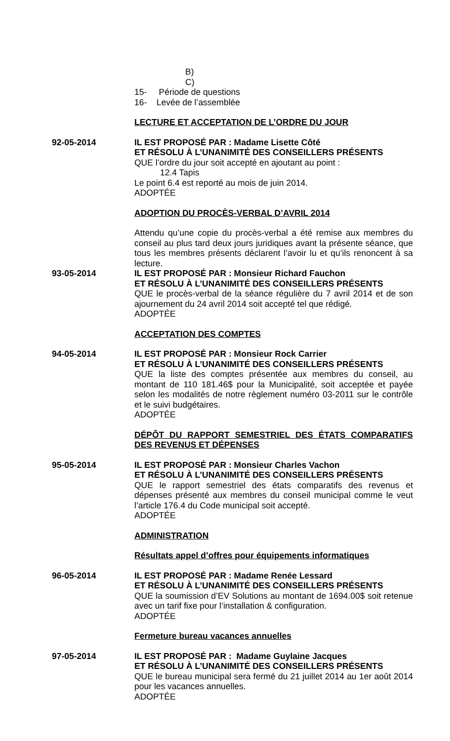B)
C)
15- Période de questions
16- Levée de l’assemblée
LECTURE ET ACCEPTATION DE L’ORDRE DU JOUR
92-05-2014 IL EST PROPOSÉ PAR : Madame Lisette Côté
ET RÉSOLU À L’UNANIMITÉ DES CONSEILLERS PRÉSENTS
QUE l’ordre du jour soit accepté en ajoutant au point :
12.4 Tapis
Le point 6.4 est reporté au mois de juin 2014.
ADOPTÉE
ADOPTION DU PROCÈS-VERBAL D’AVRIL 2014
Attendu qu’une copie du procès-verbal a été remise aux membres du conseil au plus tard deux jours juridiques avant la présente séance, que tous les membres présents déclarent l’avoir lu et qu’ils renoncent à sa lecture.
93-05-2014 IL EST PROPOSÉ PAR : Monsieur Richard Fauchon
ET RÉSOLU À L’UNANIMITÉ DES CONSEILLERS PRÉSENTS
QUE le procès-verbal de la séance régulière du 7 avril 2014 et de son ajournement du 24 avril 2014 soit accepté tel que rédigé.
ADOPTÉE
ACCEPTATION DES COMPTES
94-05-2014 IL EST PROPOSÉ PAR : Monsieur Rock Carrier
ET RÉSOLU À L’UNANIMITÉ DES CONSEILLERS PRÉSENTS
QUE la liste des comptes présentée aux membres du conseil, au montant de 110 181.46$ pour la Municipalité, soit acceptée et payée selon les modalités de notre règlement numéro 03-2011 sur le contrôle et le suivi budgétaires.
ADOPTÉE
DÉPÔT DU RAPPORT SEMESTRIEL DES ÉTATS COMPARATIFS DES REVENUS ET DÉPENSES
95-05-2014 IL EST PROPOSÉ PAR : Monsieur Charles Vachon
ET RÉSOLU À L’UNANIMITÉ DES CONSEILLERS PRÉSENTS
QUE le rapport semestriel des états comparatifs des revenus et dépenses présenté aux membres du conseil municipal comme le veut l’article 176.4 du Code municipal soit accepté.
ADOPTÉE
ADMINISTRATION
Résultats appel d’offres pour équipements informatiques
96-05-2014 IL EST PROPOSÉ PAR : Madame Renée Lessard
ET RÉSOLU À L’UNANIMITÉ DES CONSEILLERS PRÉSENTS
QUE la soumission d’EV Solutions au montant de 1694.00$ soit retenue avec un tarif fixe pour l’installation & configuration.
ADOPTÉE
Fermeture bureau vacances annuelles
97-05-2014 IL EST PROPOSÉ PAR : Madame Guylaine Jacques
ET RÉSOLU À L’UNANIMITÉ DES CONSEILLERS PRÉSENTS
QUE le bureau municipal sera fermé du 21 juillet 2014 au 1er août 2014 pour les vacances annuelles.
ADOPTÉE